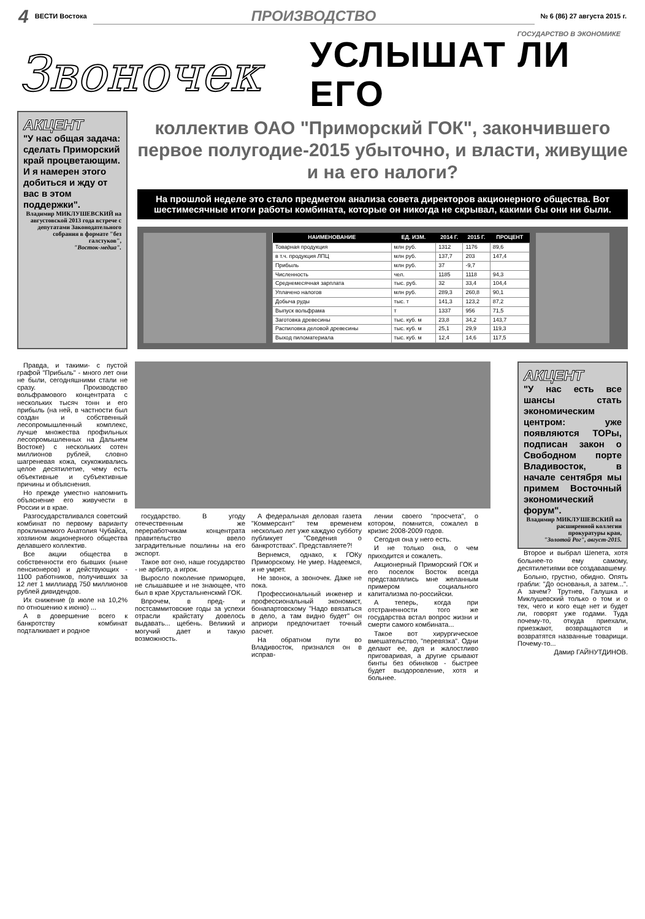4 ВЕСТИ Востока ПРОИЗВОДСТВО № 6 (86) 27 августа 2015 г.
ГОСУДАРСТВО В ЭКОНОМИКЕ
Звоночек УСЛЫШАТ ЛИ ЕГО
АКЦЕНТ
"У нас общая задача: сделать Приморский край процветающим. И я намерен этого добиться и жду от вас в этом поддержки".
Владимир МИКЛУШЕВСКИЙ на августовской 2013 года встрече с депутатами Законодательного собрания в формате "без галстуков",
"Восток-медиа".
коллектив ОАО "Приморский ГОК", закончившего первое полугодие-2015 убыточно, и власти, живущие и на его налоги?
На прошлой неделе это стало предметом анализа совета директоров акционерного общества. Вот шестимесячные итоги работы комбината, которые он никогда не скрывал, какими бы они ни были.
| НАИМЕНОВАНИЕ | ЕД. ИЗМ. | 2014 Г. | 2015 Г. | ПРОЦЕНТ |
| --- | --- | --- | --- | --- |
| Товарная продукция | млн руб. | 1312 | 1176 | 89,6 |
| в т.ч. продукция ЛПЦ | млн руб. | 137,7 | 203 | 147,4 |
| Прибыль | млн руб. | 37 | -9,7 | |
| Численность | чел. | 1185 | 1118 | 94,3 |
| Среднемесячная зарплата | тыс. руб. | 32 | 33,4 | 104,4 |
| Уплачено налогов | млн руб. | 289,3 | 260,8 | 90,1 |
| Добыча руды | тыс. т | 141,3 | 123,2 | 87,2 |
| Выпуск вольфрама | т | 1337 | 956 | 71,5 |
| Заготовка древесины | тыс. куб. м | 23,8 | 34,2 | 143,7 |
| Распиловка деловой древесины | тыс. куб. м | 25,1 | 29,9 | 119,3 |
| Выход пиломатериала | тыс. куб. м | 12,4 | 14,6 | 117,5 |
Правда, и такими- с пустой графой "Прибыль" - много лет они не были, сегодняшними стали не сразу. Производство вольфрамового концентрата с нескольких тысяч тонн и его прибыль (на ней, в частности был создан и собственный лесопромышленный комплекс, лучше множества профильных лесопромышленных на Дальнем Востоке) с нескольких сотен миллионов рублей, словно шагреневая кожа, скукоживались целое десятилетие, чему есть объективные и субъективные причины и объяснения.
Но прежде уместно напомнить объяснение его живучести в России и в крае.
Разгосударствливался советский комбинат по первому варианту проклинаемого Анатолия Чубайса, хозяином акционерного общества делавшего коллектив.
Все акции общества в собственности его бывших (ныне пенсионеров) и действующих - 1100 работников, получивших за 12 лет 1 миллиард 750 миллионов рублей дивидендов.
Их снижение (в июле на 10,2% по отношению к июню) ...
А в довершение всего к банкротству комбинат подталкивает и родное
государство. В угоду отечественным же переработчикам концентрата правительство ввело заградительные пошлины на его экспорт.
Такое вот оно, наше государство - не арбитр, а игрок.
Выросло поколение приморцев, не слышавшее и не знающее, что был в крае Хрустальненскмй ГОК.
Впрочем, в пред- и постсаммитовские годы за успехи отрасли крайстату довелось выдавать... щебень. Великий и могучий дает и такую возможность.
А федеральная деловая газета "Коммерсант" тем временем несколько лет уже каждую субботу публикует "Сведения о банкротствах". Представляете?!
Вернемся, однако, к ГОКу Приморскому. Не умер. Надеемся, и не умрет.
Не звонок, а звоночек. Даже не пока.
Профессиональный инженер и профессиональный экономист, бонапартовскому "Надо ввязаться в дело, а там видно будет" он априори предпочитает точный расчет.
На обратном пути во Владивосток, признался он в исправ-
лении своего "просчета", о котором, помнится, сожалел в кризис 2008-2009 годов.
Сегодня она у него есть.
И не только она, о чем приходится и сожалеть.
Акционерный Приморский ГОК и его поселок Восток всегда представлялись мне желанным примером социального капитализма по-российски.
А теперь, когда при отстраненности того же государства встал вопрос жизни и смерти самого комбината...
Такое вот хирургическое вмешательство, "перевязка". Одни делают ее, дуя и жалостливо приговаривая, а другие срывают бинты без обиняков - быстрее будет выздоровление, хотя и больнее.
АКЦЕНТ
"У нас есть все шансы стать экономическим центром: уже появляются ТОРы, подписан закон о Свободном порте Владивосток, в начале сентября мы примем Восточный экономический форум".
Владимир МИКЛУШЕВСКИЙ на расширенной коллегии прокуратуры края,
"Золотой Рог", август-2015.
Второе и выбрал Шепета, хотя больнее-то ему самому, десятилетиями все создававшему.
Больно, грустно, обидно. Опять грабли: "До основанья, а затем...". А зачем? Трутнев, Галушка и Миклушевский только о том и о тех, чего и кого еще нет и будет ли, говорят уже годами. Туда почему-то, откуда приехали, приезжают, возвращаются и возвратятся названные товарищи. Почему-то...
Дамир ГАЙНУТДИНОВ.